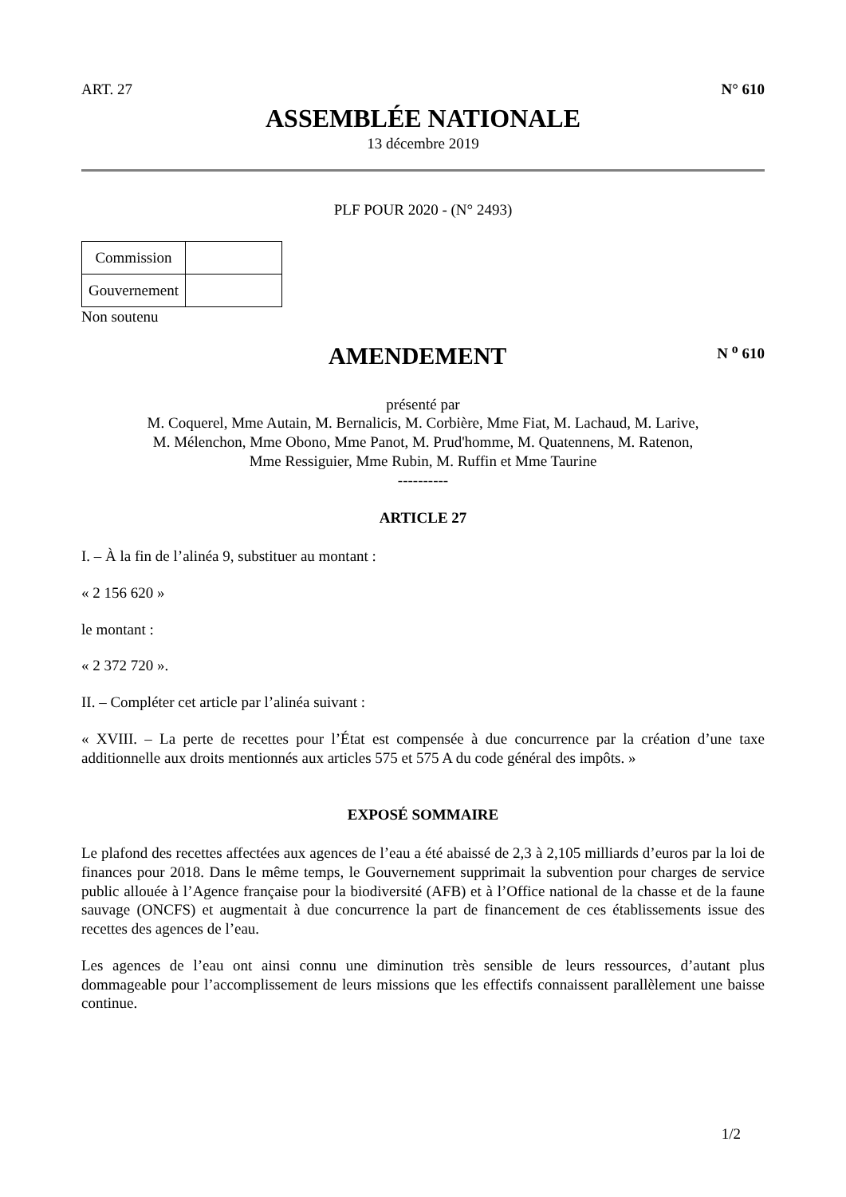ART. 27 N° 610
ASSEMBLÉE NATIONALE
13 décembre 2019
PLF POUR 2020 - (N° 2493)
| Commission | |
| Gouvernement | |
Non soutenu
AMENDEMENT
N <sup>o</sup> 610
présenté par
M. Coquerel, Mme Autain, M. Bernalicis, M. Corbière, Mme Fiat, M. Lachaud, M. Larive,
M. Mélenchon, Mme Obono, Mme Panot, M. Prud'homme, M. Quatennens, M. Ratenon,
Mme Ressiguier, Mme Rubin, M. Ruffin et Mme Taurine
----------
ARTICLE 27
I. – À la fin de l’alinéa 9, substituer au montant :
« 2 156 620 »
le montant :
« 2 372 720 ».
II. – Compléter cet article par l’alinéa suivant :
« XVIII. – La perte de recettes pour l’État est compensée à due concurrence par la création d’une taxe additionnelle aux droits mentionnés aux articles 575 et 575 A du code général des impôts. »
EXPOSÉ SOMMAIRE
Le plafond des recettes affectées aux agences de l’eau a été abaissé de 2,3 à 2,105 milliards d’euros par la loi de finances pour 2018. Dans le même temps, le Gouvernement supprimait la subvention pour charges de service public allouée à l’Agence française pour la biodiversité (AFB) et à l’Office national de la chasse et de la faune sauvage (ONCFS) et augmentait à due concurrence la part de financement de ces établissements issue des recettes des agences de l’eau.
Les agences de l’eau ont ainsi connu une diminution très sensible de leurs ressources, d’autant plus dommageable pour l’accomplissement de leurs missions que les effectifs connaissent parallèlement une baisse continue.
1/2